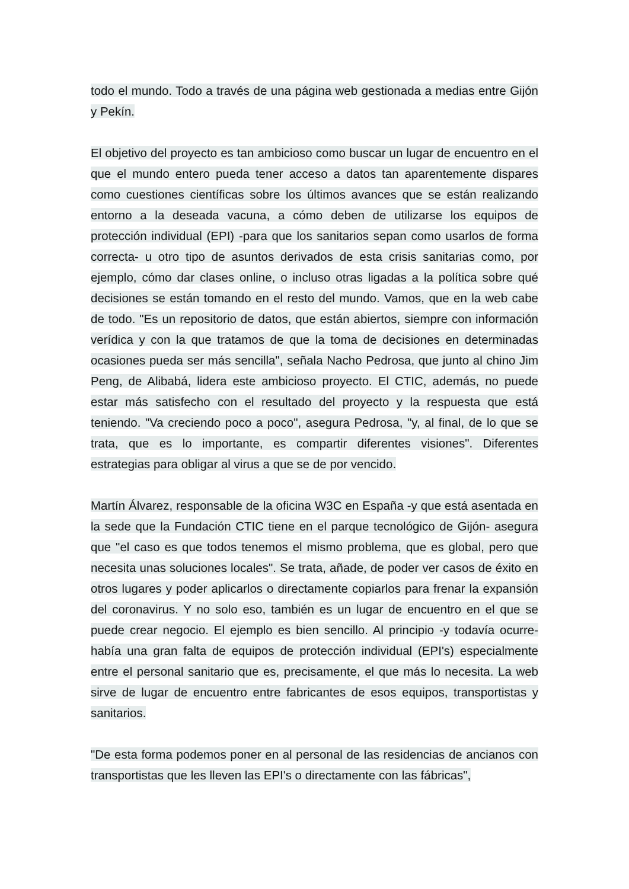todo el mundo. Todo a través de una página web gestionada a medias entre Gijón y Pekín.
El objetivo del proyecto es tan ambicioso como buscar un lugar de encuentro en el que el mundo entero pueda tener acceso a datos tan aparentemente dispares como cuestiones científicas sobre los últimos avances que se están realizando entorno a la deseada vacuna, a cómo deben de utilizarse los equipos de protección individual (EPI) -para que los sanitarios sepan como usarlos de forma correcta- u otro tipo de asuntos derivados de esta crisis sanitarias como, por ejemplo, cómo dar clases online, o incluso otras ligadas a la política sobre qué decisiones se están tomando en el resto del mundo. Vamos, que en la web cabe de todo. "Es un repositorio de datos, que están abiertos, siempre con información verídica y con la que tratamos de que la toma de decisiones en determinadas ocasiones pueda ser más sencilla", señala Nacho Pedrosa, que junto al chino Jim Peng, de Alibabá, lidera este ambicioso proyecto. El CTIC, además, no puede estar más satisfecho con el resultado del proyecto y la respuesta que está teniendo. "Va creciendo poco a poco", asegura Pedrosa, "y, al final, de lo que se trata, que es lo importante, es compartir diferentes visiones". Diferentes estrategias para obligar al virus a que se de por vencido.
Martín Álvarez, responsable de la oficina W3C en España -y que está asentada en la sede que la Fundación CTIC tiene en el parque tecnológico de Gijón- asegura que "el caso es que todos tenemos el mismo problema, que es global, pero que necesita unas soluciones locales". Se trata, añade, de poder ver casos de éxito en otros lugares y poder aplicarlos o directamente copiarlos para frenar la expansión del coronavirus. Y no solo eso, también es un lugar de encuentro en el que se puede crear negocio. El ejemplo es bien sencillo. Al principio -y todavía ocurre- había una gran falta de equipos de protección individual (EPI's) especialmente entre el personal sanitario que es, precisamente, el que más lo necesita. La web sirve de lugar de encuentro entre fabricantes de esos equipos, transportistas y sanitarios.
"De esta forma podemos poner en al personal de las residencias de ancianos con transportistas que les lleven las EPI's o directamente con las fábricas",